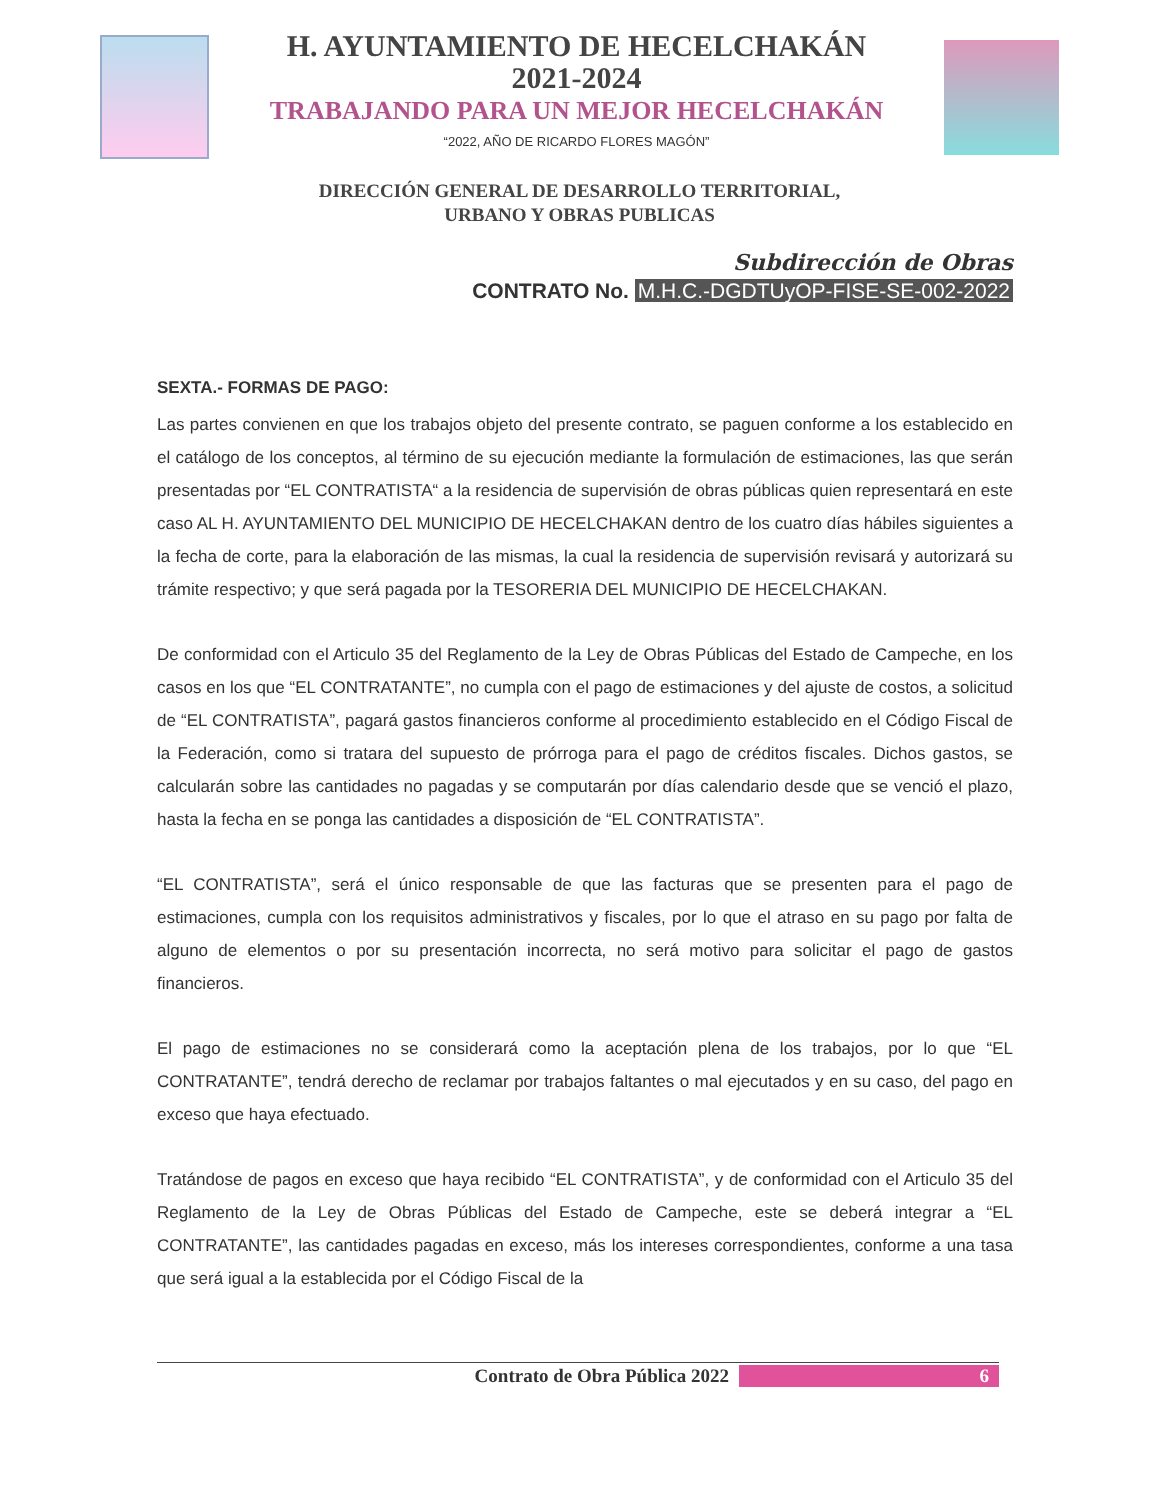H. AYUNTAMIENTO DE HECELCHAKÁN
2021-2024
TRABAJANDO PARA UN MEJOR HECELCHAKÁN
“2022, AÑO DE RICARDO FLORES MAGÓN”
DIRECCIÓN GENERAL DE DESARROLLO TERRITORIAL,
URBANO Y OBRAS PUBLICAS
Subdirección de Obras
CONTRATO No. M.H.C.-DGDTUyOP-FISE-SE-002-2022
SEXTA.- FORMAS DE PAGO:
Las partes convienen en que los trabajos objeto del presente contrato, se paguen conforme a los establecido en el catálogo de los conceptos, al término de su ejecución mediante la formulación de estimaciones, las que serán presentadas por “EL CONTRATISTA“ a la residencia de supervisión de obras públicas quien representará en este caso AL H. AYUNTAMIENTO DEL MUNICIPIO DE HECELCHAKAN dentro de los cuatro días hábiles siguientes a la fecha de corte, para la elaboración de las mismas, la cual la residencia de supervisión revisará y autorizará su trámite respectivo; y que será pagada por la TESORERIA DEL MUNICIPIO DE HECELCHAKAN.
De conformidad con el Articulo 35 del Reglamento de la Ley de Obras Públicas del Estado de Campeche, en los casos en los que “EL CONTRATANTE”, no cumpla con el pago de estimaciones y del ajuste de costos, a solicitud de “EL CONTRATISTA”, pagará gastos financieros conforme al procedimiento establecido en el Código Fiscal de la Federación, como si tratara del supuesto de prórroga para el pago de créditos fiscales. Dichos gastos, se calcularán sobre las cantidades no pagadas y se computarán por días calendario desde que se venció el plazo, hasta la fecha en se ponga las cantidades a disposición de “EL CONTRATISTA”.
“EL CONTRATISTA”, será el único responsable de que las facturas que se presenten para el pago de estimaciones, cumpla con los requisitos administrativos y fiscales, por lo que el atraso en su pago por falta de alguno de elementos o por su presentación incorrecta, no será motivo para solicitar el pago de gastos financieros.
El pago de estimaciones no se considerará como la aceptación plena de los trabajos, por lo que “EL CONTRATANTE”, tendrá derecho de reclamar por trabajos faltantes o mal ejecutados y en su caso, del pago en exceso que haya efectuado.
Tratándose de pagos en exceso que haya recibido “EL CONTRATISTA”, y de conformidad con el Articulo 35 del Reglamento de la Ley de Obras Públicas del Estado de Campeche, este se deberá integrar a “EL CONTRATANTE”, las cantidades pagadas en exceso, más los intereses correspondientes, conforme a una tasa que será igual a la establecida por el Código Fiscal de la
Contrato de Obra Pública 2022 6